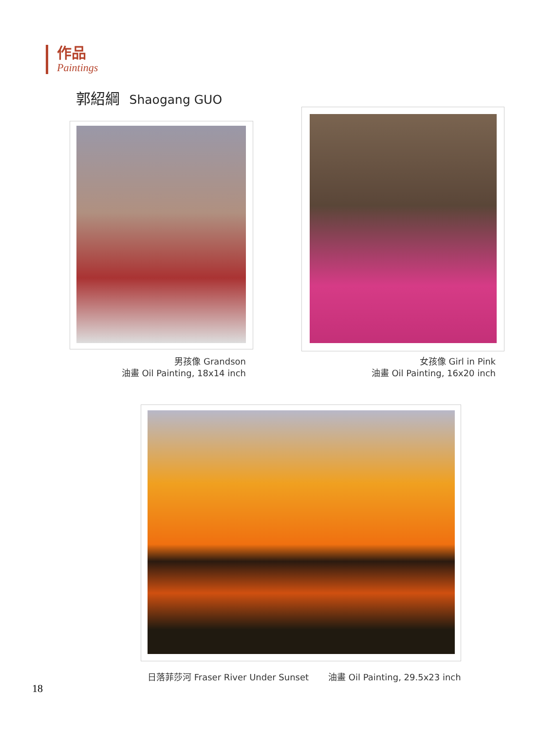作品
Paintings
郭紹綱 Shaogang GUO
男孩像 Grandson
油畫 Oil Painting, 18x14 inch
女孩像 Girl in Pink
油畫 Oil Painting, 16x20 inch
日落菲莎河 Fraser River Under Sunset 油畫 Oil Painting, 29.5x23 inch
18